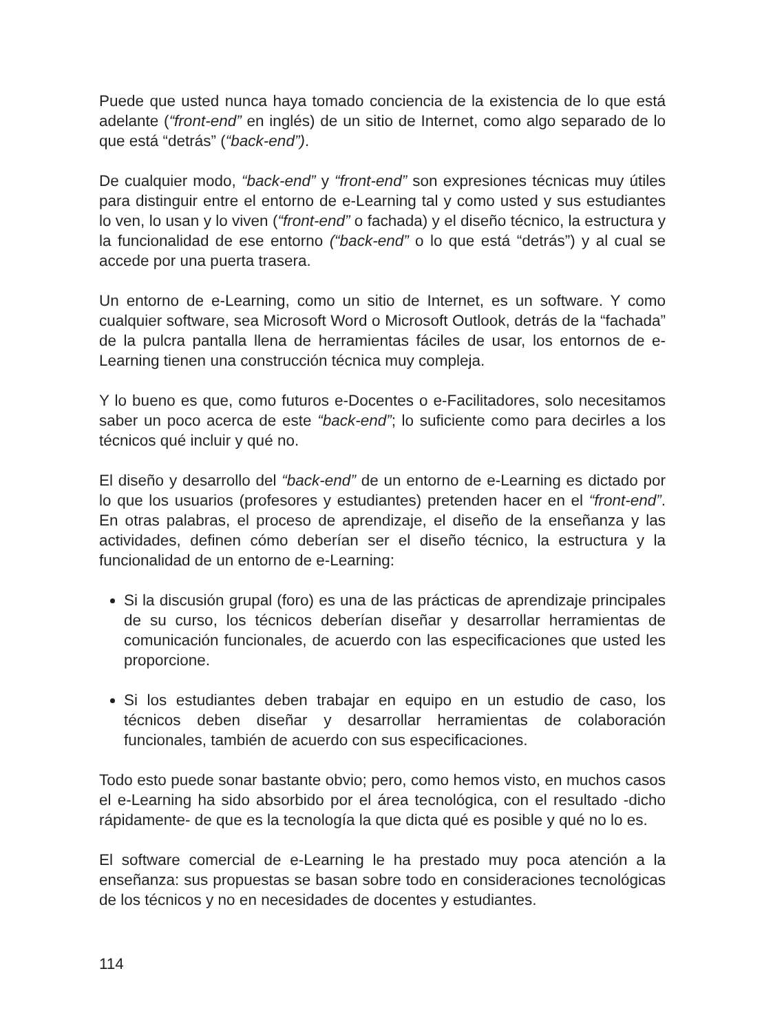Puede que usted nunca haya tomado conciencia de la existencia de lo que está adelante (“front-end” en inglés) de un sitio de Internet, como algo separado de lo que está “detrás” (“back-end”).
De cualquier modo, “back-end” y “front-end” son expresiones técnicas muy útiles para distinguir entre el entorno de e-Learning tal y como usted y sus estudiantes lo ven, lo usan y lo viven (“front-end” o fachada) y el diseño técnico, la estructura y la funcionalidad de ese entorno (“back-end” o lo que está “detrás”) y al cual se accede por una puerta trasera.
Un entorno de e-Learning, como un sitio de Internet, es un software. Y como cualquier software, sea Microsoft Word o Microsoft Outlook, detrás de la “fachada” de la pulcra pantalla llena de herramientas fáciles de usar, los entornos de e-Learning tienen una construcción técnica muy compleja.
Y lo bueno es que, como futuros e-Docentes o e-Facilitadores, solo necesitamos saber un poco acerca de este “back-end”; lo suficiente como para decirles a los técnicos qué incluir y qué no.
El diseño y desarrollo del “back-end” de un entorno de e-Learning es dictado por lo que los usuarios (profesores y estudiantes) pretenden hacer en el “front-end”. En otras palabras, el proceso de aprendizaje, el diseño de la enseñanza y las actividades, definen cómo deberían ser el diseño técnico, la estructura y la funcionalidad de un entorno de e-Learning:
Si la discusión grupal (foro) es una de las prácticas de aprendizaje principales de su curso, los técnicos deberían diseñar y desarrollar herramientas de comunicación funcionales, de acuerdo con las especificaciones que usted les proporcione.
Si los estudiantes deben trabajar en equipo en un estudio de caso, los técnicos deben diseñar y desarrollar herramientas de colaboración funcionales, también de acuerdo con sus especificaciones.
Todo esto puede sonar bastante obvio; pero, como hemos visto, en muchos casos el e-Learning ha sido absorbido por el área tecnológica, con el resultado -dicho rápidamente- de que es la tecnología la que dicta qué es posible y qué no lo es.
El software comercial de e-Learning le ha prestado muy poca atención a la enseñanza: sus propuestas se basan sobre todo en consideraciones tecnológicas de los técnicos y no en necesidades de docentes y estudiantes.
114